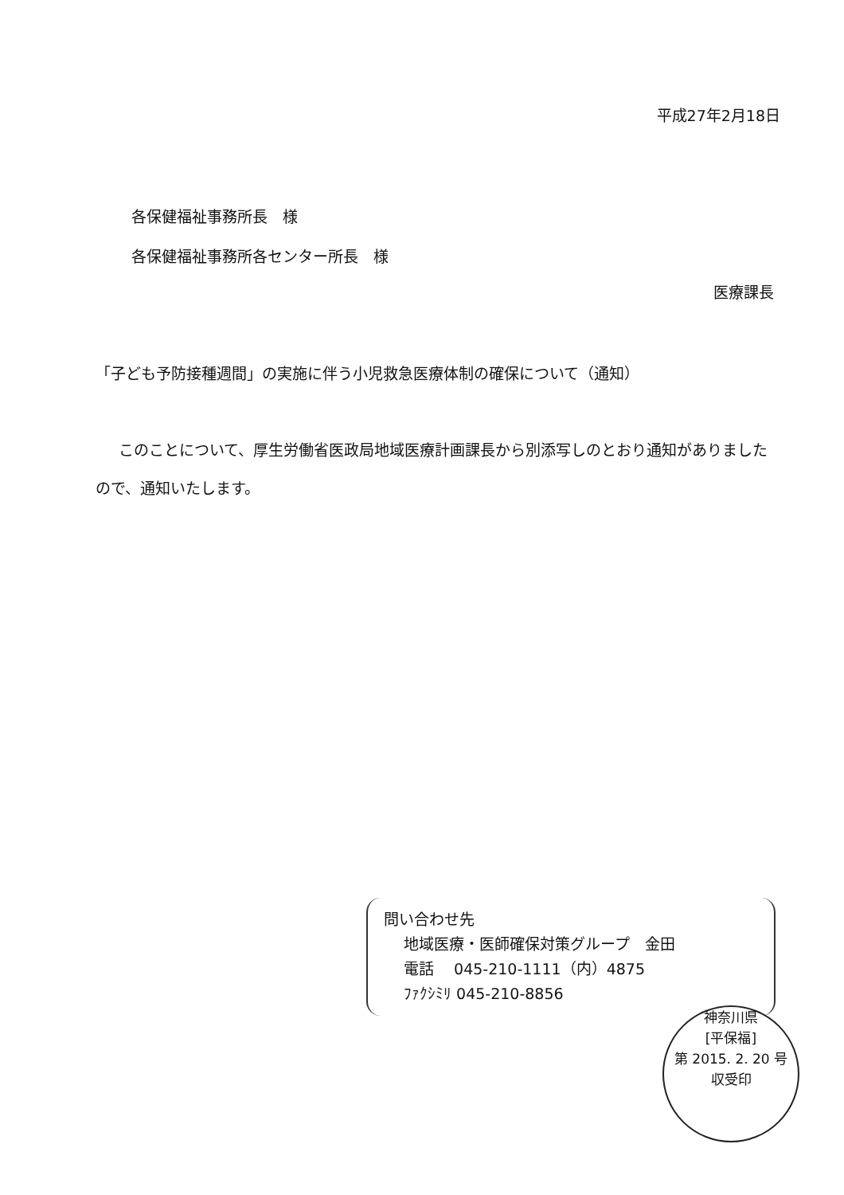平成27年2月18日
各保健福祉事務所長　様
各保健福祉事務所各センター所長　様
医療課長
「子ども予防接種週間」の実施に伴う小児救急医療体制の確保について（通知）
このことについて、厚生労働省医政局地域医療計画課長から別添写しのとおり通知がありましたので、通知いたします。
問い合わせ先
地域医療・医師確保対策グループ　金田
電話　 045-210-1111（内）4875
ﾌｧｸｼﾐﾘ 045-210-8856
神奈川県
[平保福]
第 2015. 2. 20 号
収受印